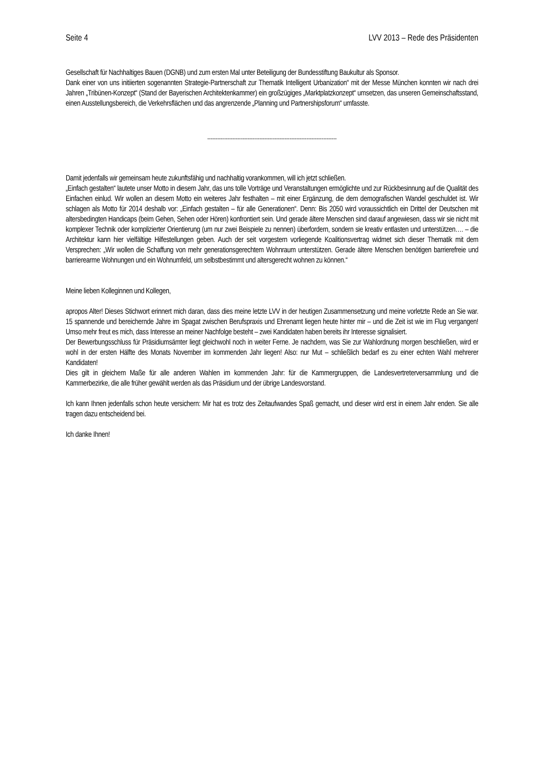Seite 4 LVV 2013 – Rede des Präsidenten
Gesellschaft für Nachhaltiges Bauen (DGNB) und zum ersten Mal unter Beteiligung der Bundesstiftung Baukultur als Sponsor.
Dank einer von uns initiierten sogenannten Strategie-Partnerschaft zur Thematik Intelligent Urbanization“ mit der Messe München konnten wir nach drei Jahren „Tribünen-Konzept“ (Stand der Bayerischen Architektenkammer) ein großzügiges „Marktplatzkonzept“ umsetzen, das unseren Gemeinschaftsstand, einen Ausstellungsbereich, die Verkehrsflächen und das angrenzende „Planning und Partnershipsforum“ umfasste.
-----------------------------------------------------------------------------
Damit jedenfalls wir gemeinsam heute zukunftsfähig und nachhaltig vorankommen, will ich jetzt schließen.
„Einfach gestalten“ lautete unser Motto in diesem Jahr, das uns tolle Vorträge und Veranstaltungen ermöglichte und zur Rückbesinnung auf die Qualität des Einfachen einlud. Wir wollen an diesem Motto ein weiteres Jahr festhalten – mit einer Ergänzung, die dem demografischen Wandel geschuldet ist. Wir schlagen als Motto für 2014 deshalb vor: „Einfach gestalten – für alle Generationen“. Denn: Bis 2050 wird voraussichtlich ein Drittel der Deutschen mit altersbedingten Handicaps (beim Gehen, Sehen oder Hören) konfrontiert sein. Und gerade ältere Menschen sind darauf angewiesen, dass wir sie nicht mit komplexer Technik oder komplizierter Orientierung (um nur zwei Beispiele zu nennen) überfordern, sondern sie kreativ entlasten und unterstützen…. – die Architektur kann hier vielfältige Hilfestellungen geben. Auch der seit vorgestern vorliegende Koalitionsvertrag widmet sich dieser Thematik mit dem Versprechen: „Wir wollen die Schaffung von mehr generationsgerechtem Wohnraum unterstützen. Gerade ältere Menschen benötigen barrierefreie und barrierearme Wohnungen und ein Wohnumfeld, um selbstbestimmt und altersgerecht wohnen zu können.“
Meine lieben Kolleginnen und Kollegen,
apropos Alter! Dieses Stichwort erinnert mich daran, dass dies meine letzte LVV in der heutigen Zusammensetzung und meine vorletzte Rede an Sie war. 15 spannende und bereichernde Jahre im Spagat zwischen Berufspraxis und Ehrenamt liegen heute hinter mir – und die Zeit ist wie im Flug vergangen! Umso mehr freut es mich, dass Interesse an meiner Nachfolge besteht – zwei Kandidaten haben bereits ihr Interesse signalisiert.
Der Bewerbungsschluss für Präsidiumsämter liegt gleichwohl noch in weiter Ferne. Je nachdem, was Sie zur Wahlordnung morgen beschließen, wird er wohl in der ersten Hälfte des Monats November im kommenden Jahr liegen! Also: nur Mut – schließlich bedarf es zu einer echten Wahl mehrerer Kandidaten!
Dies gilt in gleichem Maße für alle anderen Wahlen im kommenden Jahr: für die Kammergruppen, die Landesvertreterversammlung und die Kammerbezirke, die alle früher gewählt werden als das Präsidium und der übrige Landesvorstand.
Ich kann Ihnen jedenfalls schon heute versichern: Mir hat es trotz des Zeitaufwandes Spaß gemacht, und dieser wird erst in einem Jahr enden. Sie alle tragen dazu entscheidend bei.
Ich danke Ihnen!